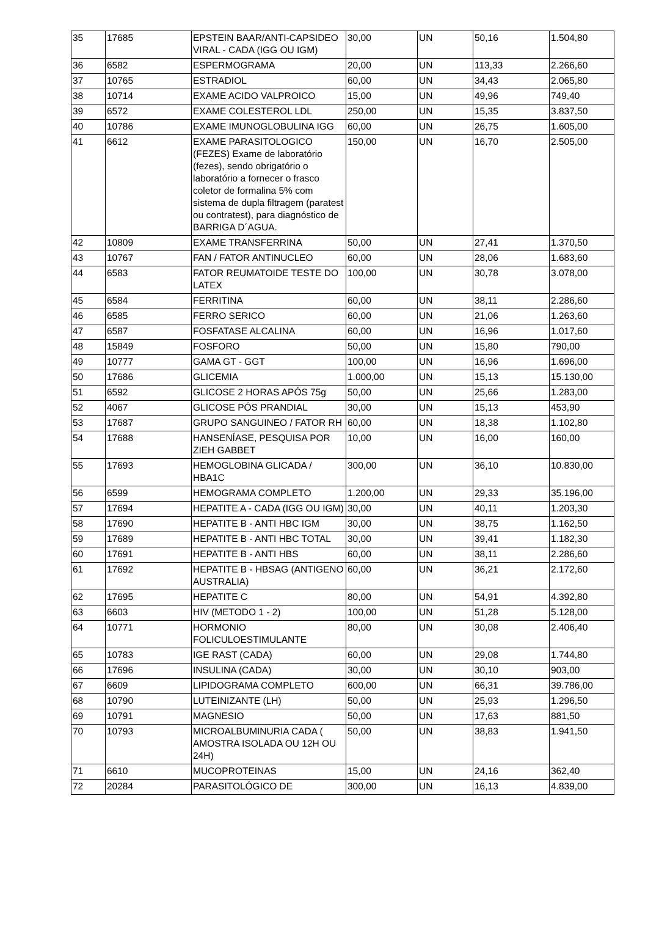| 35 | 17685 | EPSTEIN BAAR/ANTI-CAPSIDEO VIRAL - CADA (IGG OU IGM) | 30,00 | UN | 50,16 | 1.504,80 |
| 36 | 6582 | ESPERMOGRAMA | 20,00 | UN | 113,33 | 2.266,60 |
| 37 | 10765 | ESTRADIOL | 60,00 | UN | 34,43 | 2.065,80 |
| 38 | 10714 | EXAME ACIDO VALPROICO | 15,00 | UN | 49,96 | 749,40 |
| 39 | 6572 | EXAME COLESTEROL LDL | 250,00 | UN | 15,35 | 3.837,50 |
| 40 | 10786 | EXAME IMUNOGLOBULINA IGG | 60,00 | UN | 26,75 | 1.605,00 |
| 41 | 6612 | EXAME PARASITOLOGICO (FEZES) Exame de laboratório (fezes), sendo obrigatório o laboratório a fornecer o frasco coletor de formalina 5% com sistema de dupla filtragem (paratest ou contratest), para diagnóstico de BARRIGA D´AGUA. | 150,00 | UN | 16,70 | 2.505,00 |
| 42 | 10809 | EXAME TRANSFERRINA | 50,00 | UN | 27,41 | 1.370,50 |
| 43 | 10767 | FAN / FATOR ANTINUCLEO | 60,00 | UN | 28,06 | 1.683,60 |
| 44 | 6583 | FATOR REUMATOIDE TESTE DO LATEX | 100,00 | UN | 30,78 | 3.078,00 |
| 45 | 6584 | FERRITINA | 60,00 | UN | 38,11 | 2.286,60 |
| 46 | 6585 | FERRO SERICO | 60,00 | UN | 21,06 | 1.263,60 |
| 47 | 6587 | FOSFATASE ALCALINA | 60,00 | UN | 16,96 | 1.017,60 |
| 48 | 15849 | FOSFORO | 50,00 | UN | 15,80 | 790,00 |
| 49 | 10777 | GAMA GT - GGT | 100,00 | UN | 16,96 | 1.696,00 |
| 50 | 17686 | GLICEMIA | 1.000,00 | UN | 15,13 | 15.130,00 |
| 51 | 6592 | GLICOSE 2 HORAS APÓS 75g | 50,00 | UN | 25,66 | 1.283,00 |
| 52 | 4067 | GLICOSE PÓS PRANDIAL | 30,00 | UN | 15,13 | 453,90 |
| 53 | 17687 | GRUPO SANGUINEO / FATOR RH | 60,00 | UN | 18,38 | 1.102,80 |
| 54 | 17688 | HANSENÍASE, PESQUISA POR ZIEH GABBET | 10,00 | UN | 16,00 | 160,00 |
| 55 | 17693 | HEMOGLOBINA GLICADA / HBA1C | 300,00 | UN | 36,10 | 10.830,00 |
| 56 | 6599 | HEMOGRAMA COMPLETO | 1.200,00 | UN | 29,33 | 35.196,00 |
| 57 | 17694 | HEPATITE A - CADA (IGG OU IGM) | 30,00 | UN | 40,11 | 1.203,30 |
| 58 | 17690 | HEPATITE B - ANTI HBC IGM | 30,00 | UN | 38,75 | 1.162,50 |
| 59 | 17689 | HEPATITE B - ANTI HBC TOTAL | 30,00 | UN | 39,41 | 1.182,30 |
| 60 | 17691 | HEPATITE B - ANTI HBS | 60,00 | UN | 38,11 | 2.286,60 |
| 61 | 17692 | HEPATITE B - HBSAG (ANTIGENO AUSTRALIA) | 60,00 | UN | 36,21 | 2.172,60 |
| 62 | 17695 | HEPATITE C | 80,00 | UN | 54,91 | 4.392,80 |
| 63 | 6603 | HIV (METODO 1 - 2) | 100,00 | UN | 51,28 | 5.128,00 |
| 64 | 10771 | HORMONIO FOLICULOESTIMULANTE | 80,00 | UN | 30,08 | 2.406,40 |
| 65 | 10783 | IGE RAST (CADA) | 60,00 | UN | 29,08 | 1.744,80 |
| 66 | 17696 | INSULINA (CADA) | 30,00 | UN | 30,10 | 903,00 |
| 67 | 6609 | LIPIDOGRAMA COMPLETO | 600,00 | UN | 66,31 | 39.786,00 |
| 68 | 10790 | LUTEINIZANTE (LH) | 50,00 | UN | 25,93 | 1.296,50 |
| 69 | 10791 | MAGNESIO | 50,00 | UN | 17,63 | 881,50 |
| 70 | 10793 | MICROALBUMINURIA CADA ( AMOSTRA ISOLADA OU 12H OU 24H) | 50,00 | UN | 38,83 | 1.941,50 |
| 71 | 6610 | MUCOPROTEINAS | 15,00 | UN | 24,16 | 362,40 |
| 72 | 20284 | PARASITOLÓGICO DE | 300,00 | UN | 16,13 | 4.839,00 |